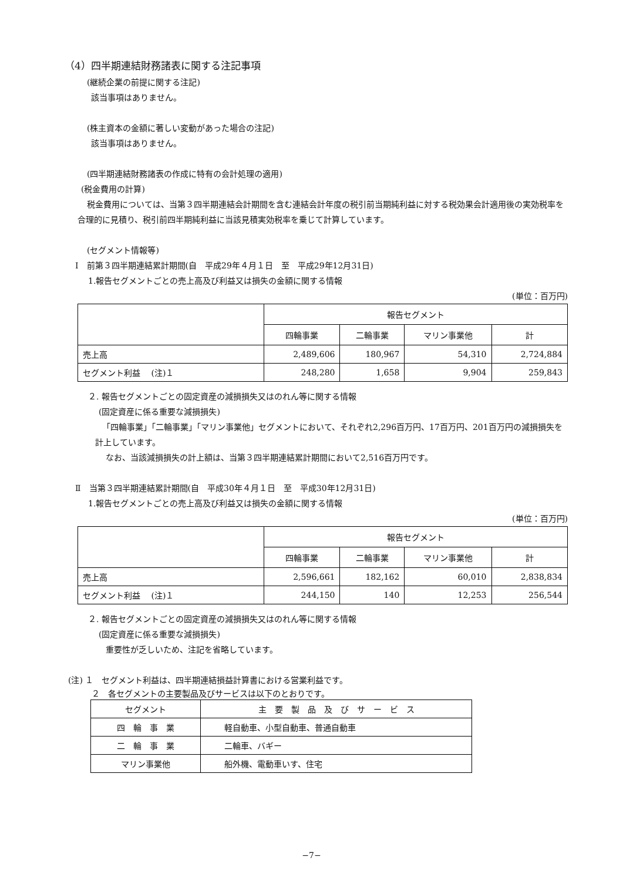（4）四半期連結財務諸表に関する注記事項
(継続企業の前提に関する注記)
該当事項はありません。
(株主資本の金額に著しい変動があった場合の注記)
該当事項はありません。
(四半期連結財務諸表の作成に特有の会計処理の適用)
(税金費用の計算)
税金費用については、当第３四半期連結会計期間を含む連結会計年度の税引前当期純利益に対する税効果会計適用後の実効税率を合理的に見積り、税引前四半期純利益に当該見積実効税率を乗じて計算しています。
(セグメント情報等)
Ⅰ　前第３四半期連結累計期間(自　平成29年４月１日　至　平成29年12月31日)
1.報告セグメントごとの売上高及び利益又は損失の金額に関する情報
(単位：百万円)
| | 報告セグメント | | | |
| | 四輪事業 | 二輪事業 | マリン事業他 | 計 |
| 売上高 | 2,489,606 | 180,967 | 54,310 | 2,724,884 |
| セグメント利益 (注)１ | 248,280 | 1,658 | 9,904 | 259,843 |
２. 報告セグメントごとの固定資産の減損損失又はのれん等に関する情報
(固定資産に係る重要な減損損失)
「四輪事業」「二輪事業」「マリン事業他」セグメントにおいて、それぞれ2,296百万円、17百万円、201百万円の減損損失を計上しています。
なお、当該減損損失の計上額は、当第３四半期連結累計期間において2,516百万円です。
Ⅱ　当第３四半期連結累計期間(自　平成30年４月１日　至　平成30年12月31日)
1.報告セグメントごとの売上高及び利益又は損失の金額に関する情報
(単位：百万円)
| | 報告セグメント | | | |
| | 四輪事業 | 二輪事業 | マリン事業他 | 計 |
| 売上高 | 2,596,661 | 182,162 | 60,010 | 2,838,834 |
| セグメント利益 (注)１ | 244,150 | 140 | 12,253 | 256,544 |
２. 報告セグメントごとの固定資産の減損損失又はのれん等に関する情報
(固定資産に係る重要な減損損失)
重要性が乏しいため、注記を省略しています。
(注) １　セグメント利益は、四半期連結損益計算書における営業利益です。
２　各セグメントの主要製品及びサービスは以下のとおりです。
| セグメント | 主 要 製 品 及 び サ ー ビ ス |
| 四 輪 事 業 | 軽自動車、小型自動車、普通自動車 |
| 二 輪 事 業 | 二輪車、バギー |
| マリン事業他 | 船外機、電動車いす、住宅 |
−7−